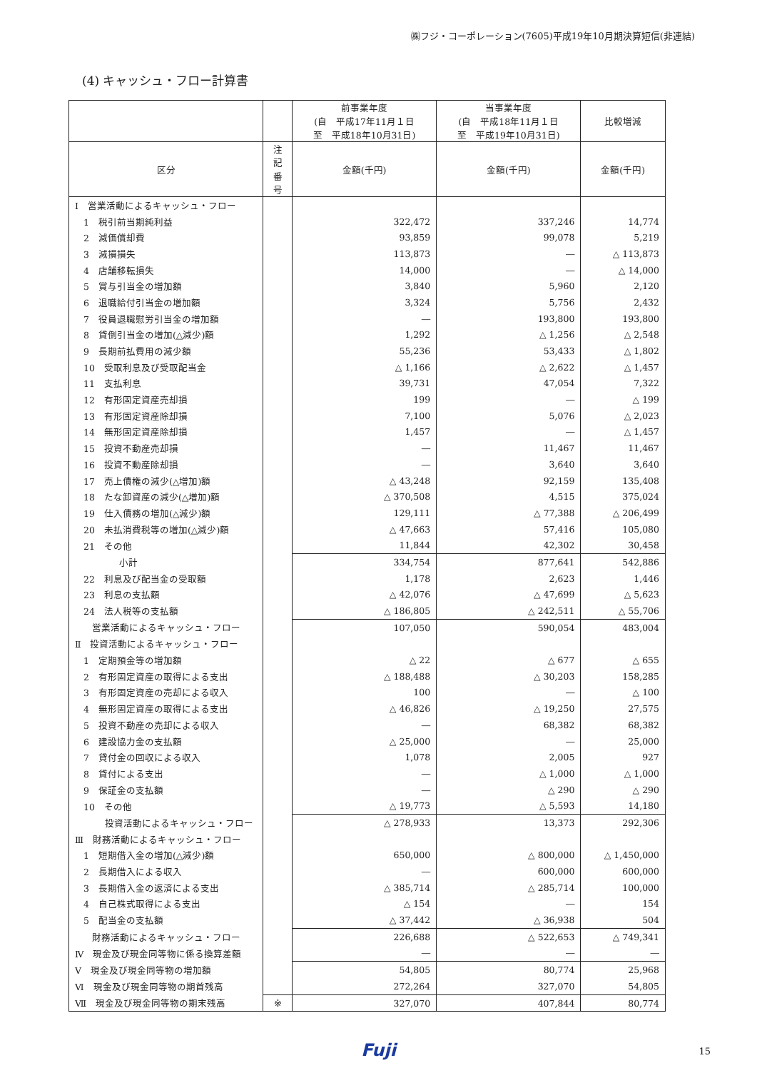㈱フジ・コーポレーション(7605)平成19年10月期決算短信(非連結)
(4) キャッシュ・フロー計算書
| | | 前事業年度 (自 平成17年11月１日 至 平成18年10月31日) | 当事業年度 (自 平成18年11月１日 至 平成19年10月31日) | 比較増減 |
| --- | --- | --- | --- | --- |
| 区分 | 注記 番号 | 金額(千円) | 金額(千円) | 金額(千円) |
| Ⅰ 営業活動によるキャッシュ・フロー | | | | |
| 1 税引前当期純利益 | | 322,472 | 337,246 | 14,774 |
| 2 減価償却費 | | 93,859 | 99,078 | 5,219 |
| 3 減損損失 | | 113,873 | ― | △ 113,873 |
| 4 店舗移転損失 | | 14,000 | ― | △ 14,000 |
| 5 賞与引当金の増加額 | | 3,840 | 5,960 | 2,120 |
| 6 退職給付引当金の増加額 | | 3,324 | 5,756 | 2,432 |
| 7 役員退職慰労引当金の増加額 | | ― | 193,800 | 193,800 |
| 8 貸倒引当金の増加(△減少)額 | | 1,292 | △ 1,256 | △ 2,548 |
| 9 長期前払費用の減少額 | | 55,236 | 53,433 | △ 1,802 |
| 10 受取利息及び受取配当金 | | △ 1,166 | △ 2,622 | △ 1,457 |
| 11 支払利息 | | 39,731 | 47,054 | 7,322 |
| 12 有形固定資産売却損 | | 199 | ― | △ 199 |
| 13 有形固定資産除却損 | | 7,100 | 5,076 | △ 2,023 |
| 14 無形固定資産除却損 | | 1,457 | ― | △ 1,457 |
| 15 投資不動産売却損 | | ― | 11,467 | 11,467 |
| 16 投資不動産除却損 | | ― | 3,640 | 3,640 |
| 17 売上債権の減少(△増加)額 | | △ 43,248 | 92,159 | 135,408 |
| 18 たな卸資産の減少(△増加)額 | | △ 370,508 | 4,515 | 375,024 |
| 19 仕入債務の増加(△減少)額 | | 129,111 | △ 77,388 | △ 206,499 |
| 20 未払消費税等の増加(△減少)額 | | △ 47,663 | 57,416 | 105,080 |
| 21 その他 | | 11,844 | 42,302 | 30,458 |
| 小計 | | 334,754 | 877,641 | 542,886 |
| 22 利息及び配当金の受取額 | | 1,178 | 2,623 | 1,446 |
| 23 利息の支払額 | | △ 42,076 | △ 47,699 | △ 5,623 |
| 24 法人税等の支払額 | | △ 186,805 | △ 242,511 | △ 55,706 |
| 営業活動によるキャッシュ・フロー | | 107,050 | 590,054 | 483,004 |
| Ⅱ 投資活動によるキャッシュ・フロー | | | | |
| 1 定期預金等の増加額 | | △ 22 | △ 677 | △ 655 |
| 2 有形固定資産の取得による支出 | | △ 188,488 | △ 30,203 | 158,285 |
| 3 有形固定資産の売却による収入 | | 100 | ― | △ 100 |
| 4 無形固定資産の取得による支出 | | △ 46,826 | △ 19,250 | 27,575 |
| 5 投資不動産の売却による収入 | | ― | 68,382 | 68,382 |
| 6 建設協力金の支払額 | | △ 25,000 | ― | 25,000 |
| 7 貸付金の回収による収入 | | 1,078 | 2,005 | 927 |
| 8 貸付による支出 | | ― | △ 1,000 | △ 1,000 |
| 9 保証金の支払額 | | ― | △ 290 | △ 290 |
| 10 その他 | | △ 19,773 | △ 5,593 | 14,180 |
| 投資活動によるキャッシュ・フロー | | △ 278,933 | 13,373 | 292,306 |
| Ⅲ 財務活動によるキャッシュ・フロー | | | | |
| 1 短期借入金の増加(△減少)額 | | 650,000 | △ 800,000 | △ 1,450,000 |
| 2 長期借入による収入 | | ― | 600,000 | 600,000 |
| 3 長期借入金の返済による支出 | | △ 385,714 | △ 285,714 | 100,000 |
| 4 自己株式取得による支出 | | △ 154 | ― | 154 |
| 5 配当金の支払額 | | △ 37,442 | △ 36,938 | 504 |
| 財務活動によるキャッシュ・フロー | | 226,688 | △ 522,653 | △ 749,341 |
| Ⅳ 現金及び現金同等物に係る換算差額 | | ― | ― | ― |
| Ⅴ 現金及び現金同等物の増加額 | | 54,805 | 80,774 | 25,968 |
| Ⅵ 現金及び現金同等物の期首残高 | | 272,264 | 327,070 | 54,805 |
| Ⅶ 現金及び現金同等物の期末残高 | ※ | 327,070 | 407,844 | 80,774 |
Fuji
15